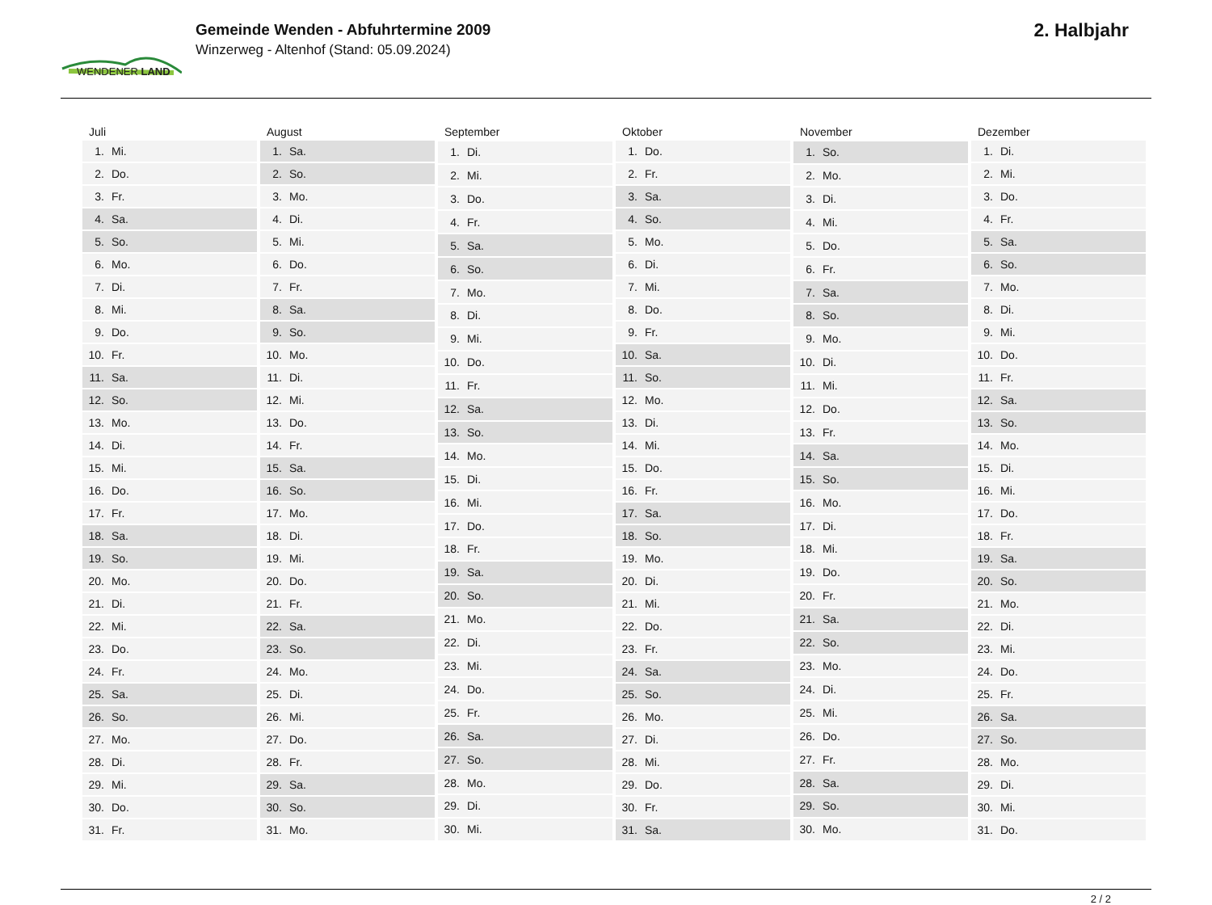WENDENER LAND
Gemeinde Wenden - Abfuhrtermine 2009
Winzerweg - Altenhof (Stand: 05.09.2024)
2. Halbjahr
| Juli | |
| --- | --- |
| 1. | Mi. |
| 2. | Do. |
| 3. | Fr. |
| 4. | Sa. |
| 5. | So. |
| 6. | Mo. |
| 7. | Di. |
| 8. | Mi. |
| 9. | Do. |
| 10. | Fr. |
| 11. | Sa. |
| 12. | So. |
| 13. | Mo. |
| 14. | Di. |
| 15. | Mi. |
| 16. | Do. |
| 17. | Fr. |
| 18. | Sa. |
| 19. | So. |
| 20. | Mo. |
| 21. | Di. |
| 22. | Mi. |
| 23. | Do. |
| 24. | Fr. |
| 25. | Sa. |
| 26. | So. |
| 27. | Mo. |
| 28. | Di. |
| 29. | Mi. |
| 30. | Do. |
| 31. | Fr. |
| August | |
| --- | --- |
| 1. | Sa. |
| 2. | So. |
| 3. | Mo. |
| 4. | Di. |
| 5. | Mi. |
| 6. | Do. |
| 7. | Fr. |
| 8. | Sa. |
| 9. | So. |
| 10. | Mo. |
| 11. | Di. |
| 12. | Mi. |
| 13. | Do. |
| 14. | Fr. |
| 15. | Sa. |
| 16. | So. |
| 17. | Mo. |
| 18. | Di. |
| 19. | Mi. |
| 20. | Do. |
| 21. | Fr. |
| 22. | Sa. |
| 23. | So. |
| 24. | Mo. |
| 25. | Di. |
| 26. | Mi. |
| 27. | Do. |
| 28. | Fr. |
| 29. | Sa. |
| 30. | So. |
| 31. | Mo. |
| September | |
| --- | --- |
| 1. | Di. |
| 2. | Mi. |
| 3. | Do. |
| 4. | Fr. |
| 5. | Sa. |
| 6. | So. |
| 7. | Mo. |
| 8. | Di. |
| 9. | Mi. |
| 10. | Do. |
| 11. | Fr. |
| 12. | Sa. |
| 13. | So. |
| 14. | Mo. |
| 15. | Di. |
| 16. | Mi. |
| 17. | Do. |
| 18. | Fr. |
| 19. | Sa. |
| 20. | So. |
| 21. | Mo. |
| 22. | Di. |
| 23. | Mi. |
| 24. | Do. |
| 25. | Fr. |
| 26. | Sa. |
| 27. | So. |
| 28. | Mo. |
| 29. | Di. |
| 30. | Mi. |
| Oktober | |
| --- | --- |
| 1. | Do. |
| 2. | Fr. |
| 3. | Sa. |
| 4. | So. |
| 5. | Mo. |
| 6. | Di. |
| 7. | Mi. |
| 8. | Do. |
| 9. | Fr. |
| 10. | Sa. |
| 11. | So. |
| 12. | Mo. |
| 13. | Di. |
| 14. | Mi. |
| 15. | Do. |
| 16. | Fr. |
| 17. | Sa. |
| 18. | So. |
| 19. | Mo. |
| 20. | Di. |
| 21. | Mi. |
| 22. | Do. |
| 23. | Fr. |
| 24. | Sa. |
| 25. | So. |
| 26. | Mo. |
| 27. | Di. |
| 28. | Mi. |
| 29. | Do. |
| 30. | Fr. |
| 31. | Sa. |
| November | |
| --- | --- |
| 1. | So. |
| 2. | Mo. |
| 3. | Di. |
| 4. | Mi. |
| 5. | Do. |
| 6. | Fr. |
| 7. | Sa. |
| 8. | So. |
| 9. | Mo. |
| 10. | Di. |
| 11. | Mi. |
| 12. | Do. |
| 13. | Fr. |
| 14. | Sa. |
| 15. | So. |
| 16. | Mo. |
| 17. | Di. |
| 18. | Mi. |
| 19. | Do. |
| 20. | Fr. |
| 21. | Sa. |
| 22. | So. |
| 23. | Mo. |
| 24. | Di. |
| 25. | Mi. |
| 26. | Do. |
| 27. | Fr. |
| 28. | Sa. |
| 29. | So. |
| 30. | Mo. |
| Dezember | |
| --- | --- |
| 1. | Di. |
| 2. | Mi. |
| 3. | Do. |
| 4. | Fr. |
| 5. | Sa. |
| 6. | So. |
| 7. | Mo. |
| 8. | Di. |
| 9. | Mi. |
| 10. | Do. |
| 11. | Fr. |
| 12. | Sa. |
| 13. | So. |
| 14. | Mo. |
| 15. | Di. |
| 16. | Mi. |
| 17. | Do. |
| 18. | Fr. |
| 19. | Sa. |
| 20. | So. |
| 21. | Mo. |
| 22. | Di. |
| 23. | Mi. |
| 24. | Do. |
| 25. | Fr. |
| 26. | Sa. |
| 27. | So. |
| 28. | Mo. |
| 29. | Di. |
| 30. | Mi. |
| 31. | Do. |
2 / 2